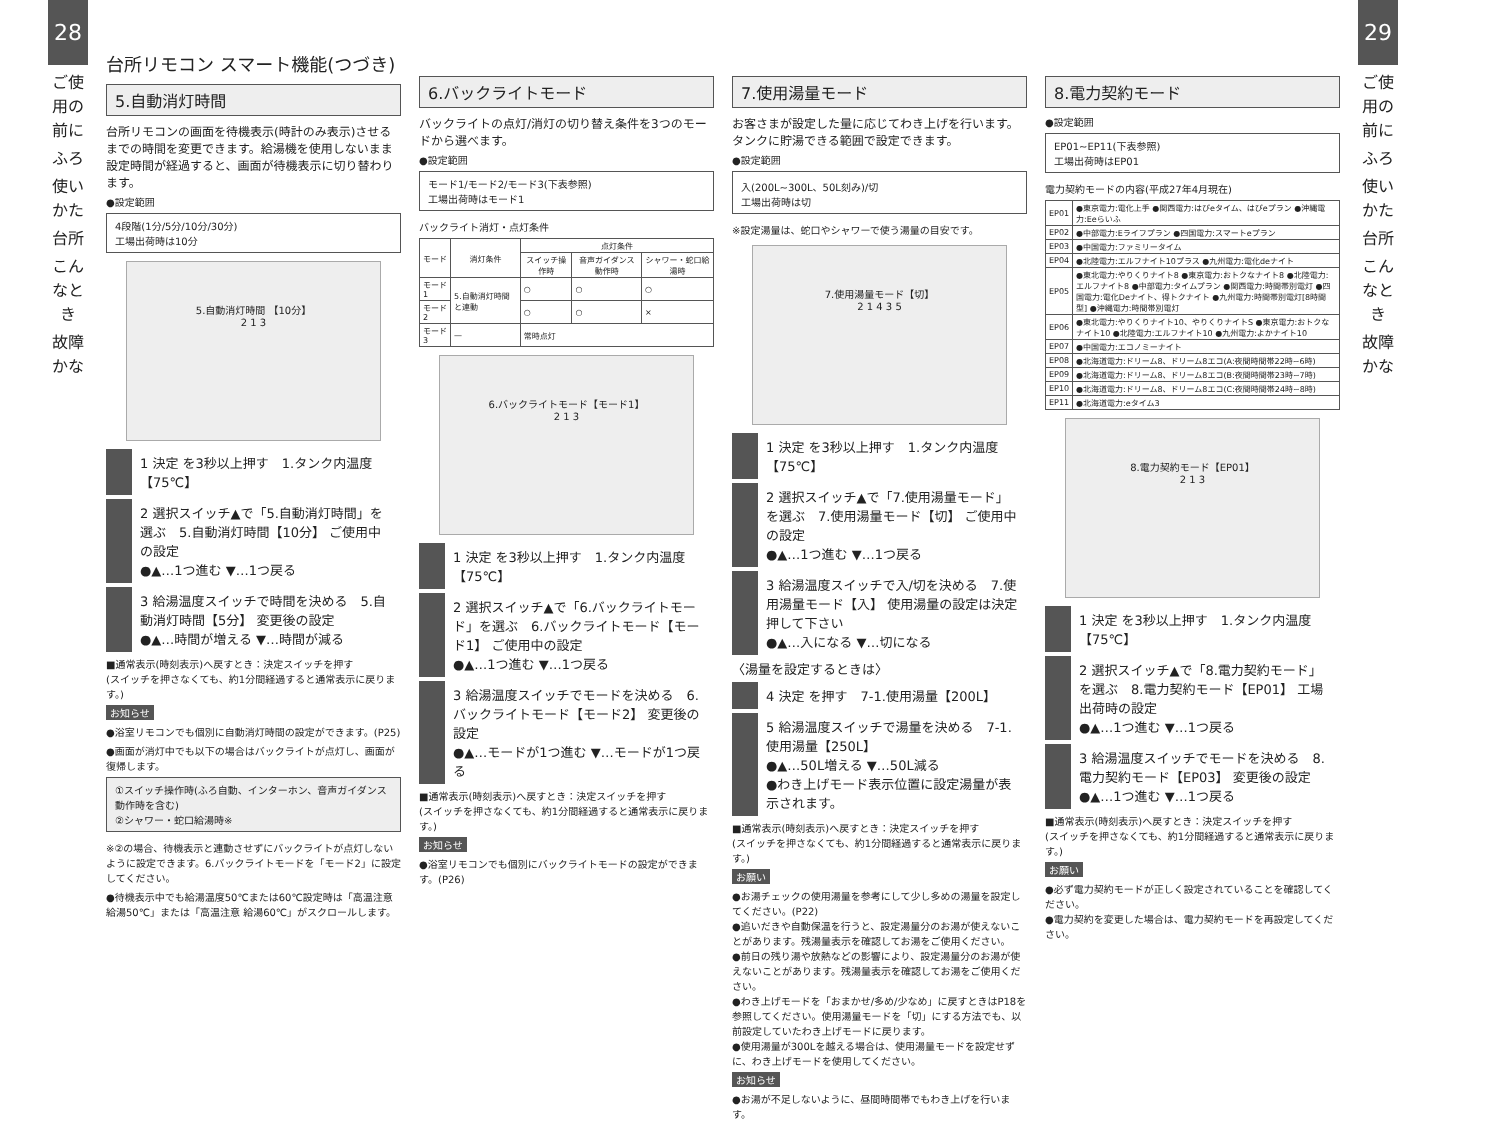28
ご使用の前に
ふろ
使いかた
台所
こんなとき
故障かな
台所リモコン スマート機能(つづき)
5.自動消灯時間
台所リモコンの画面を待機表示(時計のみ表示)させるまでの時間を変更できます。給湯機を使用しないまま設定時間が経過すると、画面が待機表示に切り替わります。
●設定範囲
4段階(1分/5分/10分/30分)
工場出荷時は10分
5.自動消灯時間 【10分】
2 1 3
1 決定 を3秒以上押す　1.タンク内温度【75℃】
2 選択スイッチ▲で「5.自動消灯時間」を選ぶ　5.自動消灯時間【10分】 ご使用中の設定
●▲…1つ進む ▼…1つ戻る
3 給湯温度スイッチで時間を決める　5.自動消灯時間【5分】 変更後の設定
●▲…時間が増える ▼…時間が減る
■通常表示(時刻表示)へ戻すとき：決定スイッチを押す
(スイッチを押さなくても、約1分間経過すると通常表示に戻ります。)
お知らせ
●浴室リモコンでも個別に自動消灯時間の設定ができます。(P25)
●画面が消灯中でも以下の場合はバックライトが点灯し、画面が復帰します。
①スイッチ操作時(ふろ自動、インターホン、音声ガイダンス動作時を含む)
②シャワー・蛇口給湯時※
※②の場合、待機表示と連動させずにバックライトが点灯しないように設定できます。6.バックライトモードを「モード2」に設定してください。
●待機表示中でも給湯温度50℃または60℃設定時は「高温注意 給湯50℃」または「高温注意 給湯60℃」がスクロールします。
6.バックライトモード
バックライトの点灯/消灯の切り替え条件を3つのモードから選べます。
●設定範囲
モード1/モード2/モード3(下表参照)
工場出荷時はモード1
バックライト消灯・点灯条件
| モード | 消灯条件 | 点灯条件 | | |
| --- | --- | --- | --- | --- |
| | | スイッチ操作時 | 音声ガイダンス動作時 | シャワー・蛇口給湯時 |
| モード1 | 5.自動消灯時間と連動 | ○ | ○ | ○ |
| モード2 | | ○ | ○ | × |
| モード3 | — | 常時点灯 | | |
6.バックライトモード【モード1】
2 1 3
1 決定 を3秒以上押す　1.タンク内温度【75℃】
2 選択スイッチ▲で「6.バックライトモード」を選ぶ　6.バックライトモード【モード1】 ご使用中の設定
●▲…1つ進む ▼…1つ戻る
3 給湯温度スイッチでモードを決める　6.バックライトモード【モード2】 変更後の設定
●▲…モードが1つ進む ▼…モードが1つ戻る
■通常表示(時刻表示)へ戻すとき：決定スイッチを押す
(スイッチを押さなくても、約1分間経過すると通常表示に戻ります。)
お知らせ
●浴室リモコンでも個別にバックライトモードの設定ができます。(P26)
7.使用湯量モード
お客さまが設定した量に応じてわき上げを行います。タンクに貯湯できる範囲で設定できます。
●設定範囲
入(200L~300L、50L刻み)/切
工場出荷時は切
※設定湯量は、蛇口やシャワーで使う湯量の目安です。
7.使用湯量モード【切】
2 1 4 3 5
1 決定 を3秒以上押す　1.タンク内温度【75℃】
2 選択スイッチ▲で「7.使用湯量モード」を選ぶ　7.使用湯量モード【切】 ご使用中の設定
●▲…1つ進む ▼…1つ戻る
3 給湯温度スイッチで入/切を決める　7.使用湯量モード【入】 使用湯量の設定は決定押して下さい
●▲…入になる ▼…切になる
〈湯量を設定するときは〉
4 決定 を押す　7-1.使用湯量【200L】
5 給湯温度スイッチで湯量を決める　7-1.使用湯量【250L】
●▲…50L増える ▼…50L減る
●わき上げモード表示位置に設定湯量が表示されます。
■通常表示(時刻表示)へ戻すとき：決定スイッチを押す
(スイッチを押さなくても、約1分間経過すると通常表示に戻ります。)
お願い
●お湯チェックの使用湯量を参考にして少し多めの湯量を設定してください。(P22)
●追いだきや自動保温を行うと、設定湯量分のお湯が使えないことがあります。残湯量表示を確認してお湯をご使用ください。
●前日の残り湯や放熱などの影響により、設定湯量分のお湯が使えないことがあります。残湯量表示を確認してお湯をご使用ください。
●わき上げモードを「おまかせ/多め/少なめ」に戻すときはP18を参照してください。使用湯量モードを「切」にする方法でも、以前設定していたわき上げモードに戻ります。
●使用湯量が300Lを越える場合は、使用湯量モードを設定せずに、わき上げモードを使用してください。
お知らせ
●お湯が不足しないように、昼間時間帯でもわき上げを行います。
8.電力契約モード
●設定範囲
EP01~EP11(下表参照)
工場出荷時はEP01
電力契約モードの内容(平成27年4月現在)
| EP01 | ●東京電力:電化上手 ●関西電力:はぴeタイム、はぴeプラン ●沖縄電力:Eeらいふ |
| EP02 | ●中部電力:Eライフプラン ●四国電力:スマートeプラン |
| EP03 | ●中国電力:ファミリータイム |
| EP04 | ●北陸電力:エルフナイト10プラス ●九州電力:電化deナイト |
| EP05 | ●東北電力:やりくりナイト8 ●東京電力:おトクなナイト8 ●北陸電力:エルフナイト8 ●中部電力:タイムプラン ●関西電力:時間帯別電灯 ●四国電力:電化Deナイト、得トクナイト ●九州電力:時間帯別電灯[8時間型] ●沖縄電力:時間帯別電灯 |
| EP06 | ●東北電力:やりくりナイト10、やりくりナイトS ●東京電力:おトクなナイト10 ●北陸電力:エルフナイト10 ●九州電力:よかナイト10 |
| EP07 | ●中国電力:エコノミーナイト |
| EP08 | ●北海道電力:ドリーム8、ドリーム8エコ(A:夜間時間帯22時~6時) |
| EP09 | ●北海道電力:ドリーム8、ドリーム8エコ(B:夜間時間帯23時~7時) |
| EP10 | ●北海道電力:ドリーム8、ドリーム8エコ(C:夜間時間帯24時~8時) |
| EP11 | ●北海道電力:eタイム3 |
8.電力契約モード【EP01】
2 1 3
1 決定 を3秒以上押す　1.タンク内温度【75℃】
2 選択スイッチ▲で「8.電力契約モード」を選ぶ　8.電力契約モード【EP01】 工場出荷時の設定
●▲…1つ進む ▼…1つ戻る
3 給湯温度スイッチでモードを決める　8.電力契約モード【EP03】 変更後の設定
●▲…1つ進む ▼…1つ戻る
■通常表示(時刻表示)へ戻すとき：決定スイッチを押す
(スイッチを押さなくても、約1分間経過すると通常表示に戻ります。)
お願い
●必ず電力契約モードが正しく設定されていることを確認してください。
●電力契約を変更した場合は、電力契約モードを再設定してください。
29
ご使用の前に
ふろ
使いかた
台所
こんなとき
故障かな